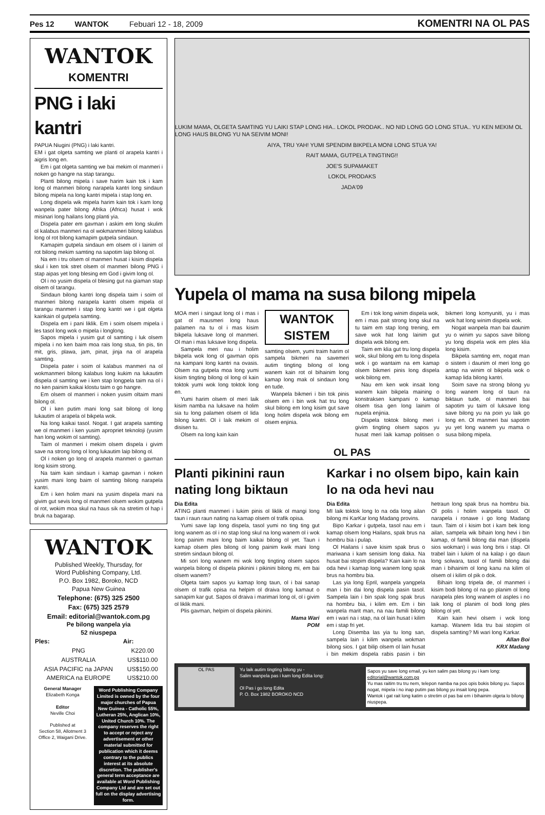Pes 12 WANTOK Febuari 12 - 18, 2009 KOMENTRI NA OL PAS
WANTOK
KOMENTRI
PNG i laki kantri
PAPUA Niugini (PNG) i laki kantri.
EM i gat olgeta samting we planti ol arapela kantri i aigris long en.
Em i gat olgeta samting we bai mekim ol manmeri i noken go hangre na stap tarangu.
Planti bilong mipela i save harim kain tok i kam long ol manmeri bilong narapela kantri long sindaun bilong mipela na long kantri mipela i stap long en.
Long dispela wik mipela harim kain tok i kam long wanpela pater bilong Afrika (Africa) husat i wok misinari long hailans long planti yia.
Dispela pater em gavman i askim em long skulim ol kalabus manmeri na ol wokmanmeri bilong kalabus long ol rot bilong kamapim gutpela sindaun.
Kamapim gutpela sindaun em olsem ol i lainim ol rot bilong mekim samting na sapotim laip bilong ol.
Na em i tru olsem ol manmeri husat i kisim dispela skul i ken tok stret olsem ol manmeri bilong PNG i stap aipas yet long blesing em God i givim long ol.
Ol i no yusim dispela ol blesing gut na giaman stap olsem ol tarangu.
Sindaun bilong kantri long dispela taim i soim ol manmeri bilong narapela kantri olsem mipela ol tarangu manmeri i stap long kantri we i gat olgeta kainkain ol gutpela samting.
Dispela em i pani liklik. Em i soim olsem mipela i les tasol long wok o mipela i longlong.
Sapos mipela i yusim gut ol samting i luk olsem mipela i no ken baim moa rais long stua, tin pis, tin mit, gris, plawa, jam, pinat, jinja na ol arapela samting.
Dispela pater i soim ol kalabus manmeri na ol wokmanmeri bilong kalabus long kukim na lukautim dispela ol samting we i ken stap longpela taim na ol i no ken painim kaikai klostu taim o go hangre.
Em olsem ol manmeri i noken yusim oltaim mani bilong ol.
Ol i ken putim mani long sait bilong ol long lukautim ol arapela ol bikpela wok.
Na long kaikai tasol. Nogat. I gat arapela samting we ol manmeri i ken yusim apropriet teknoloji (yusim han long wokim ol samting).
Taim ol manmeri i mekim olsem dispela i givim save na strong long ol long lukautim laip bilong ol.
Ol i noken go long ol arapela manmeri o gavman long kisim strong.
Na taim kain sindaun i kamap gavman i noken yusim mani long baim ol samting bilong narapela kantri.
Em i ken holim mani na yusim dispela mani na givim gut sevis long ol manmeri olsem wokim gutpela ol rot, wokim moa skul na haus sik na stretim ol hap i bruk na bagarap.
WANTOK
Published Weekly, Thursday, for
Word Publishing Company, Ltd.
P.O. Box 1982, Boroko, NCD
Papua New Guinea
Telephone: (675) 325 2500
Fax: (675) 325 2579
Email: editorial@wantok.com.pg
Pe bilong wanpela yia
52 niuspepa
| Ples: | Air: |
| --- | --- |
| PNG | K220.00 |
| AUSTRALIA | US$110.00 |
| ASIA PACIFIC na JAPAN | US$150.00 |
| AMERICA na EUROPE | US$210.00 |
General Manager
Elizabeth Konga
Editor
Neville Choi
Published at
Section 58, Allotment 3
Office 2, Waigani Drive.
Word Publishing Company Limited is owned by the four major churches of Papua New Guinea - Catholic 55%, Lutheran 25%, Anglican 10%, United Church 10%. The company reserves the right to accept or reject any advertisement or other material submitted for publication which it deems contrary to the publics interest at its absolute discretion. The publisher's general term acceptance are available at Word Publishing Company Ltd and are set out full on the display advertising form.
LUKIM MAMA, OLGETA SAMTING YU LAIKI STAP LONG HIA.. LOKOL PRODAK.. NO NID LONG GO LONG STUA.. YU KEN MEKIM OL LONG HAUS BILONG YU NA SEIVIM MONI!
AIYA, TRU YAH! YUMI SPENDIM BIKPELA MONI LONG STUA YA!
RAIT MAMA, GUTPELA TINGTING!!
JOE'S SUPAMAKET
LOKOL PRODAKS
JADA'09
Yupela ol mama na susa bilong mipela
MOA meri i singaut long ol i mas i gat ol mausmeri long haus palamen na tu ol i mas kisim bikpela luksave long ol manmeri. Ol man i mas luksave long dispela.
Sampela meri nau i holim bikpela wok long ol gavman opis na kampani long kantri na ovasis. Olsem na gutpela moa long yumi kisim tingting bilong ol long ol kain toktok yumi wok long toktok long en.
Yumi harim olsem ol meri laik kisim namba na luksave na holim sia tu long palamen olsem ol lida bilong kantri. Ol i laik mekim ol disisen tu.
Olsem na long kain kain
WANTOK SISTEM
samting olsem, yumi traim harim ol sampela bikmeri na savemeri autim tingting bilong ol long wanem kain rot ol bihainim long kamap long mak ol sindaun long en tude.
Wanpela bikmeri i bin tok pinis olsem em i bin wok hat tru long skul bilong em long kisim gut save long holim dispela wok bilong em olsem enjinia.
Em i tok long winim dispela wok, em i mas pait strong long skul na tu taim em stap long trening, em save wok hat long lainim gut dispela wok bilong em.
Taim em klia gut tru long dispela wok, skul bilong em tu long dispela wok i go wantaim na em kamap olsem bikmeri pinis long dispela wok bilong em.
Nau em ken wok insait long wanem kain bikpela maining o konstraksen kampani o kamap olsem tisa gen long lainim ol nupela enjinia.
Dispela toktok bilong meri i givim tingting olsem sapos yu husat meri laik kamap politisen o bikmeri long komyuniti, yu i mas wok hat long winim dispela wok.
Nogat wanpela man bai daunim yu o winim yu sapos save bilong yu long dispela wok em ples klia long kisim.
Bikpela samting em, nogat man o sistem i daunim ol meri long go antap na winim ol bikpela wok o kamap lida bilong kantri.
Soim save na strong bilong yu long wanem long ol taun na biktaun tude, ol manmeri bai sapotim yu taim ol luksave long save bilong yu na poin yu laik go long en. Ol manmeri bai sapotim yu yet long wanem yu mama o susa bilong mipela.
OL PAS
Planti pikinini raun nating long biktaun
Dia Edita
ATING planti manmeri i lukim pinis ol liklik ol mangi long taun i raun raun nating na kamap olsem ol trafik opisa.
Yumi save lap long dispela, tasol yumi no ting ting gut long wanem as ol i no stap long skul na long wanem ol i wok long painim mani long baim kaikai bilong ol yet. Taun i kamap olsem ples bilong ol long painim kwik mani long stretim sindaun bilong ol.
Mi sori long wanem mi wok long tingting olsem sapos wanpela bilong ol dispela pikinini i pikinini bilong mi, em bai olsem wanem?
Olgeta taim sapos yu kamap long taun, ol i bai sanap olsem ol trafik opisa na helpim ol draiva long kamaut o sanapim kar gut. Sapos ol draiva i marimari long ol, ol i givim ol liklik mani.
Plis gavman, helpim ol dispela pikinini.
Mama Wari
POM
Karkar i no olsem bipo, kain kain lo na oda hevi nau
Dia Edita
MI laik toktok long lo na oda long ailan bilong mi KarKar long Madang provins.
Bipo Karkar i gutpela, tasol nau em i kamap olsem long Hailans, spak brus na hombru bia i pulap.
Ol Hailans i save kisim spak brus o mariwana i kam senisim long daka. Na husat bai stopim dispela? Kain kain lo na oda hevi i kamap long wanem long spak brus na hombru bia.
Las yia long Epril, wanpela yangpela man i bin dai long dispela pasin tasol. Sampela lain i bin spak long spak brus na hombru bia, i kilim em. Em i bin wanpela marit man, na nau famili bilong em i wari na i stap, na ol lain husat i kilim em i stap fri yet.
Long Disemba las yia tu long san, sampela lain i kilim wanpela wokman bilong sios. I gat bilip olsem ol lain husat i bin mekim dispela rabis pasin i bin hetraun long spak brus na hombru bia. Ol polis i holim wanpela tasol. Ol narapela i ronawe i go long Madang taun. Taim ol i kisim bot i kam bek long ailan, sampela wik bihain long hevi i bin kamap, ol famili bilong dai man (dispela sios wokman) i was long bris i stap. Ol trabel lain i lukim ol na kalap i go daun long solwara, tasol ol famili bilong dai man i bihainim ol long kanu na kilim ol olsem ol i kilim ol pik o dok.
Bihain long tripela de, ol manmeri i kisim bodi bilong ol na go planim ol long narapela ples long wanem ol asples i no laik long ol planim ol bodi long ples bilong ol yet.
Kain kain hevi olsem i wok long kamap. Wanem lida tru bai stopim ol dispela samting? Mi wari long Karkar.
Allan Boi
KRX Madang
OL PAS Yu laik autim tingting bilong yu -
Salim wanpela pas i kam long Edita long:
Ol Pas i go long Edita
P. O. Box 1982 BOROKO NCD
Sapos yu save long email, yu ken salim pas bilong yu i kam long:
editorial@wantok.com.pg
Yu mas raitim tru tru nem, telepon namba na pos opis bokis bilong yu. Sapos nogat, mipela i no inap putim pas bilong yu insait long pepa.
Wantok i gat rait long katim o stretim ol pas bai em i bihainim olgeta lo bilong niuspepa.